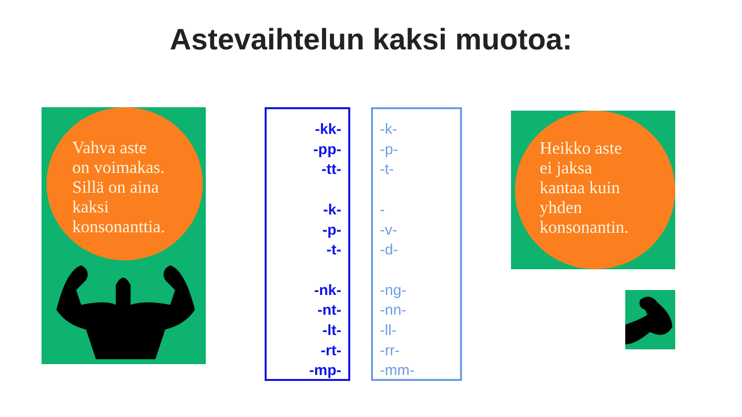Astevaihtelun kaksi muotoa:
Vahva aste
on voimakas.
Sillä on aina
kaksi
konsonanttia.
-kk-
-pp-
-tt-
-k-
-p-
-t-
-nk-
-nt-
-lt-
-rt-
-mp-
-k-
-p-
-t-
-
-v-
-d-
-ng-
-nn-
-ll-
-rr-
-mm-
Heikko aste
ei jaksa
kantaa kuin
yhden
konsonantin.